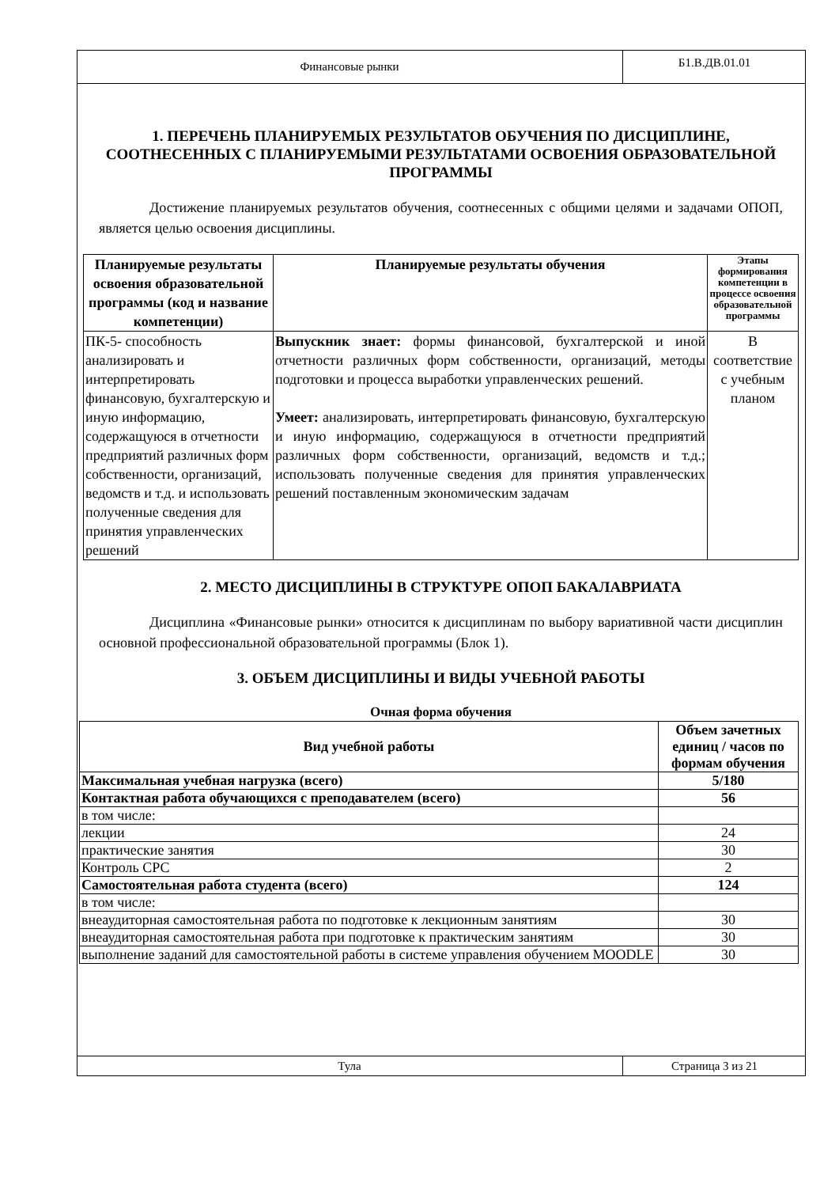Финансовые рынки
Б1.В.ДВ.01.01
1. ПЕРЕЧЕНЬ ПЛАНИРУЕМЫХ РЕЗУЛЬТАТОВ ОБУЧЕНИЯ ПО ДИСЦИПЛИНЕ, СООТНЕСЕННЫХ С ПЛАНИРУЕМЫМИ РЕЗУЛЬТАТАМИ ОСВОЕНИЯ ОБРАЗОВАТЕЛЬНОЙ ПРОГРАММЫ
Достижение планируемых результатов обучения, соотнесенных с общими целями и задачами ОПОП, является целью освоения дисциплины.
| Планируемые результаты освоения образовательной программы (код и название компетенции) | Планируемые результаты обучения | Этапы формирования компетенции в процессе освоения образовательной программы |
| --- | --- | --- |
| ПК-5- способность анализировать и интерпретировать финансовую, бухгалтерскую и иную информацию, содержащуюся в отчетности предприятий различных форм собственности, организаций, ведомств и т.д. и использовать полученные сведения для принятия управленческих решений | Выпускник знает: формы финансовой, бухгалтерской и иной отчетности различных форм собственности, организаций, методы подготовки и процесса выработки управленческих решений. Умеет: анализировать, интерпретировать финансовую, бухгалтерскую и иную информацию, содержащуюся в отчетности предприятий различных форм собственности, организаций, ведомств и т.д.; использовать полученные сведения для принятия управленческих решений поставленным экономическим задачам | В соответствие с учебным планом |
2. МЕСТО ДИСЦИПЛИНЫ В СТРУКТУРЕ ОПОП БАКАЛАВРИАТА
Дисциплина «Финансовые рынки» относится к дисциплинам по выбору вариативной части дисциплин основной профессиональной образовательной программы (Блок 1).
3. ОБЪЕМ ДИСЦИПЛИНЫ И ВИДЫ УЧЕБНОЙ РАБОТЫ
Очная форма обучения
| Вид учебной работы | Объем зачетных единиц / часов по формам обучения |
| --- | --- |
| Максимальная учебная нагрузка (всего) | 5/180 |
| Контактная работа обучающихся с преподавателем (всего) | 56 |
| в том числе: | |
| лекции | 24 |
| практические занятия | 30 |
| Контроль СРС | 2 |
| Самостоятельная работа студента (всего) | 124 |
| в том числе: | |
| внеаудиторная самостоятельная работа по подготовке к лекционным занятиям | 30 |
| внеаудиторная самостоятельная работа при подготовке к практическим занятиям | 30 |
| выполнение заданий для самостоятельной работы в системе управления обучением MOODLE | 30 |
Тула Страница 3 из 21